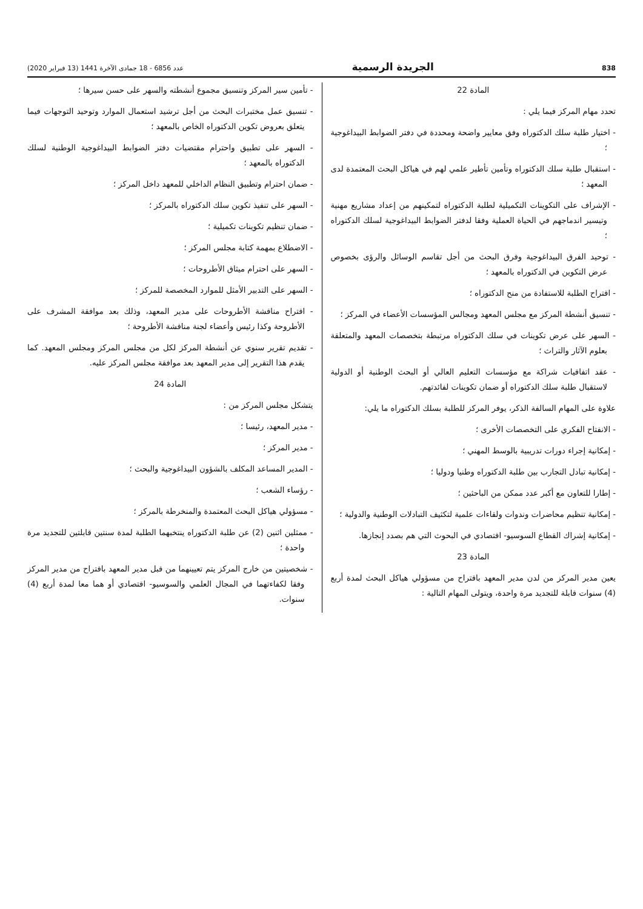838 الجريدة الرسمية عدد 6856 - 18 جمادى الآخرة 1441 (13 فبراير 2020)
المادة 22
تحدد مهام المركز فيما يلي :
- اختيار طلبة سلك الدكتوراه وفق معايير واضحة ومحددة في دفتر الضوابط البيداغوجية ؛
- استقبال طلبة سلك الدكتوراه وتأمين تأطير علمي لهم في هياكل البحث المعتمدة لدى المعهد ؛
- الإشراف على التكوينات التكميلية لطلبة الدكتوراه لتمكينهم من إعداد مشاريع مهنية وتيسير اندماجهم في الحياة العملية وفقا لدفتر الضوابط البيداغوجية لسلك الدكتوراه ؛
- توحيد الفرق البيداغوجية وفرق البحث من أجل تقاسم الوسائل والرؤى بخصوص عرض التكوين في الدكتوراه بالمعهد ؛
- اقتراح الطلبة للاستفادة من منح الدكتوراه ؛
- تنسيق أنشطة المركز مع مجلس المعهد ومجالس المؤسسات الأعضاء في المركز ؛
- السهر على عرض تكوينات في سلك الدكتوراه مرتبطة بتخصصات المعهد والمتعلقة بعلوم الآثار والتراث ؛
- عقد اتفاقيات شراكة مع مؤسسات التعليم العالي أو البحث الوطنية أو الدولية لاستقبال طلبة سلك الدكتوراه أو ضمان تكوينات لفائدتهم.
علاوة على المهام السالفة الذكر، يوفر المركز للطلبة بسلك الدكتوراه ما يلي:
- الانفتاح الفكري على التخصصات الأخرى ؛
- إمكانية إجراء دورات تدريبية بالوسط المهني ؛
- إمكانية تبادل التجارب بين طلبة الدكتوراه وطنيا ودوليا ؛
- إطارا للتعاون مع أكبر عدد ممكن من الباحثين ؛
- إمكانية تنظيم محاضرات وندوات ولقاءات علمية لتكثيف التبادلات الوطنية والدولية ؛
- إمكانية إشراك القطاع السوسيو- اقتصادي في البحوث التي هم بصدد إنجازها.
المادة 23
يعين مدير المركز من لدن مدير المعهد باقتراح من مسؤولي هياكل البحث لمدة أربع (4) سنوات قابلة للتجديد مرة واحدة، ويتولى المهام التالية :
- تأمين سير المركز وتنسيق مجموع أنشطته والسهر على حسن سيرها ؛
- تنسيق عمل مختبرات البحث من أجل ترشيد استعمال الموارد وتوحيد التوجهات فيما يتعلق بعروض تكوين الدكتوراه الخاص بالمعهد ؛
- السهر على تطبيق واحترام مقتضيات دفتر الضوابط البيداغوجية الوطنية لسلك الدكتوراه بالمعهد ؛
- ضمان احترام وتطبيق النظام الداخلي للمعهد داخل المركز ؛
- السهر على تنفيذ تكوين سلك الدكتوراه بالمركز ؛
- ضمان تنظيم تكوينات تكميلية ؛
- الاضطلاع بمهمة كتابة مجلس المركز ؛
- السهر على احترام ميثاق الأطروحات ؛
- السهر على التدبير الأمثل للموارد المخصصة للمركز ؛
- اقتراح مناقشة الأطروحات على مدير المعهد، وذلك بعد موافقة المشرف على الأطروحة وكذا رئيس وأعضاء لجنة مناقشة الأطروحة ؛
- تقديم تقرير سنوي عن أنشطة المركز لكل من مجلس المركز ومجلس المعهد. كما يقدم هذا التقرير إلى مدير المعهد بعد موافقة مجلس المركز عليه.
المادة 24
يتشكل مجلس المركز من :
- مدير المعهد، رئيسا ؛
- مدير المركز ؛
- المدير المساعد المكلف بالشؤون البيداغوجية والبحث ؛
- رؤساء الشعب ؛
- مسؤولي هياكل البحث المعتمدة والمنخرطة بالمركز ؛
- ممثلين اثنين (2) عن طلبة الدكتوراه ينتخبهما الطلبة لمدة سنتين قابلتين للتجديد مرة واحدة ؛
- شخصيتين من خارج المركز يتم تعيينهما من قبل مدير المعهد باقتراح من مدير المركز وفقا لكفاءتهما في المجال العلمي والسوسيو- اقتصادي أو هما معا لمدة أربع (4) سنوات.